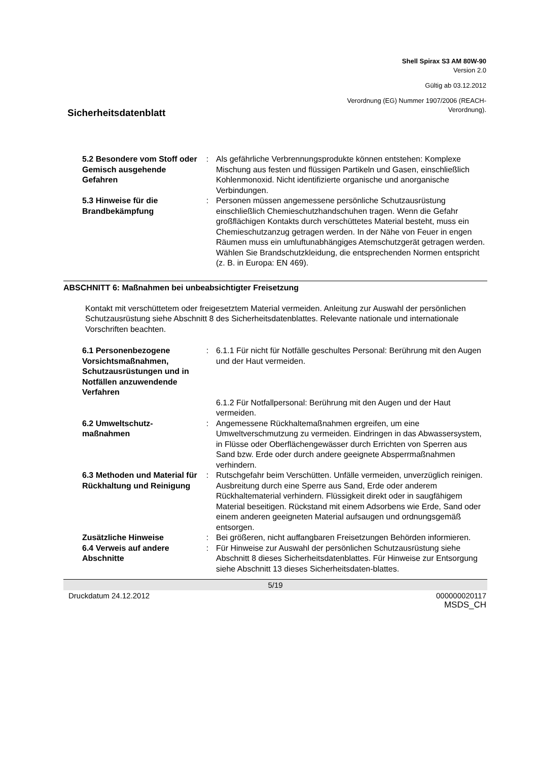Shell Spirax S3 AM 80W-90
Version 2.0
Gültig ab 03.12.2012
Verordnung (EG) Nummer 1907/2006 (REACH-
Verordnung).
Sicherheitsdatenblatt
| 5.2 Besondere vom Stoff oder Gemisch ausgehende Gefahren | : | Als gefährliche Verbrennungsprodukte können entstehen: Komplexe Mischung aus festen und flüssigen Partikeln und Gasen, einschließlich Kohlenmonoxid. Nicht identifizierte organische und anorganische Verbindungen. |
| 5.3 Hinweise für die Brandbekämpfung | : | Personen müssen angemessene persönliche Schutzausrüstung einschließlich Chemieschutzhandschuhen tragen. Wenn die Gefahr großflächigen Kontakts durch verschüttetes Material besteht, muss ein Chemieschutzanzug getragen werden. In der Nähe von Feuer in engen Räumen muss ein umluftunabhängiges Atemschutzgerät getragen werden. Wählen Sie Brandschutzkleidung, die entsprechenden Normen entspricht (z. B. in Europa: EN 469). |
ABSCHNITT 6: Maßnahmen bei unbeabsichtigter Freisetzung
Kontakt mit verschüttetem oder freigesetztem Material vermeiden. Anleitung zur Auswahl der persönlichen Schutzausrüstung siehe Abschnitt 8 des Sicherheitsdatenblattes. Relevante nationale und internationale Vorschriften beachten.
| 6.1 Personenbezogene Vorsichtsmaßnahmen, Schutzausrüstungen und in Notfällen anzuwendende Verfahren | : | 6.1.1 Für nicht für Notfälle geschultes Personal: Berührung mit den Augen und der Haut vermeiden. |
| | | 6.1.2 Für Notfallpersonal: Berührung mit den Augen und der Haut vermeiden. |
| 6.2 Umweltschutz-maßnahmen | : | Angemessene Rückhaltemaßnahmen ergreifen, um eine Umweltverschmutzung zu vermeiden. Eindringen in das Abwassersystem, in Flüsse oder Oberflächengewässer durch Errichten von Sperren aus Sand bzw. Erde oder durch andere geeignete Absperrmaßnahmen verhindern. |
| 6.3 Methoden und Material für Rückhaltung und Reinigung | : | Rutschgefahr beim Verschütten. Unfälle vermeiden, unverzüglich reinigen. Ausbreitung durch eine Sperre aus Sand, Erde oder anderem Rückhaltematerial verhindern. Flüssigkeit direkt oder in saugfähigem Material beseitigen. Rückstand mit einem Adsorbens wie Erde, Sand oder einem anderen geeigneten Material aufsaugen und ordnungsgemäß entsorgen. |
| Zusätzliche Hinweise | : | Bei größeren, nicht auffangbaren Freisetzungen Behörden informieren. |
| 6.4 Verweis auf andere Abschnitte | : | Für Hinweise zur Auswahl der persönlichen Schutzausrüstung siehe Abschnitt 8 dieses Sicherheitsdatenblattes. Für Hinweise zur Entsorgung siehe Abschnitt 13 dieses Sicherheitsdaten-blattes. |
5/19
Druckdatum 24.12.2012 000000020117
MSDS_CH